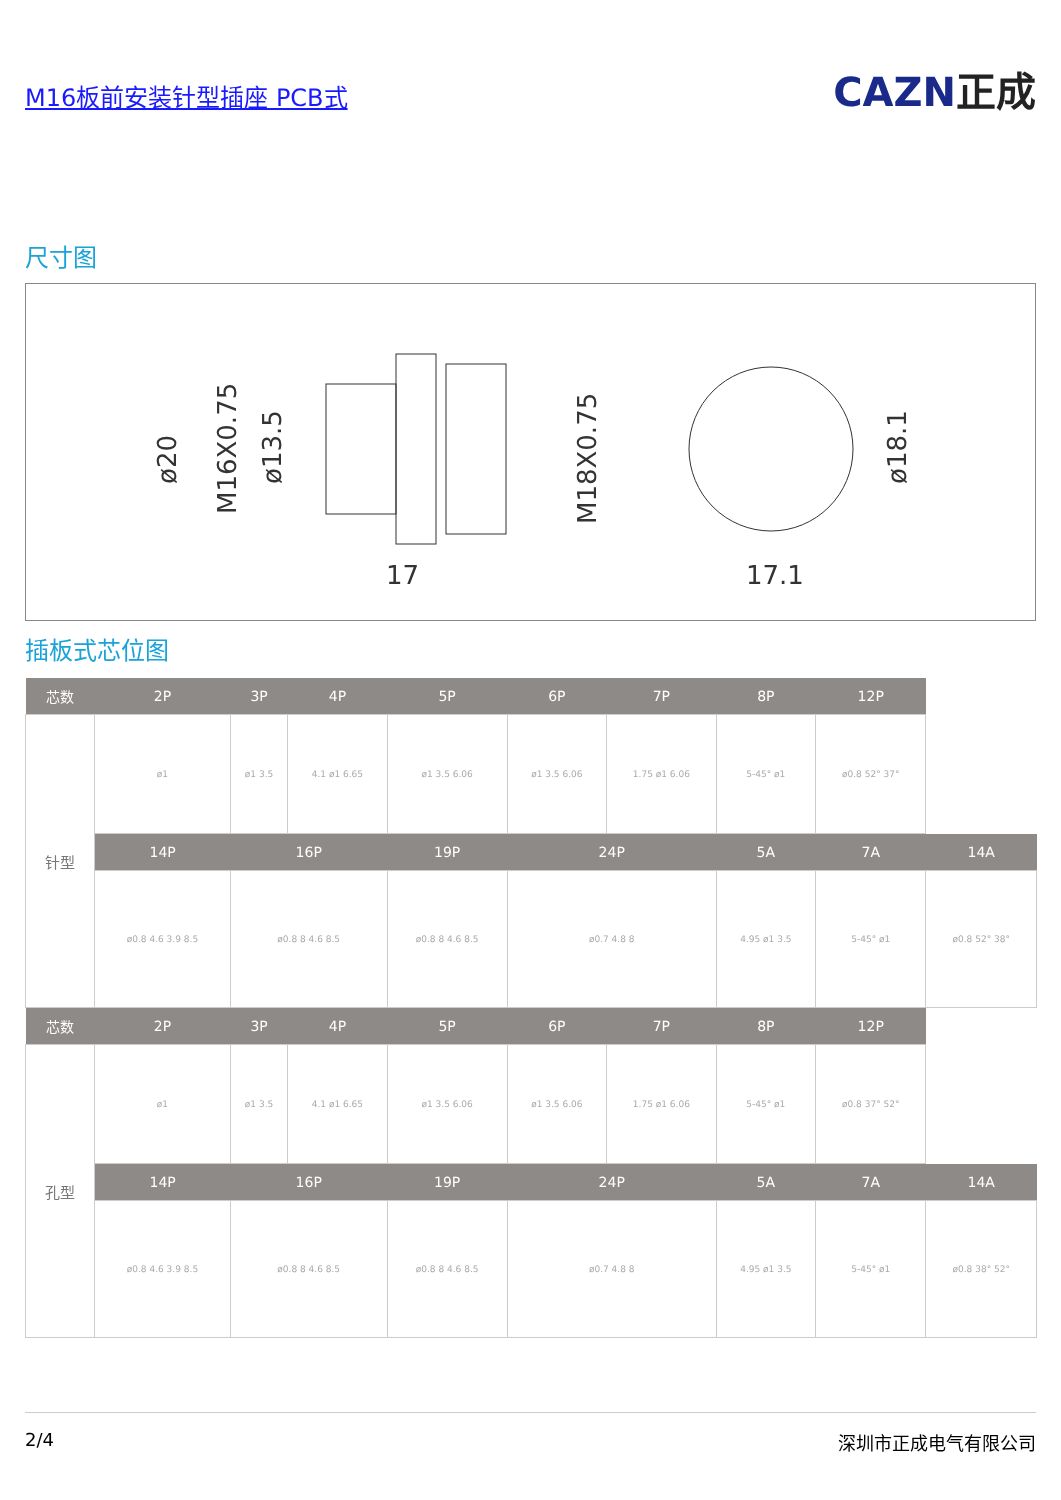M16板前安装针型插座 PCB式
CAZN正成
尺寸图
17
17.1
ø20
M16X0.75
ø13.5
M18X0.75
ø18.1
插板式芯位图
| 芯数 | 2P | 3P | 4P | 5P | 6P | 7P | 8P | 12P | |
| --- | --- | --- | --- | --- | --- | --- | --- | --- | --- |
| 针型 | ø1 | ø1 3.5 | 4.1 ø1 6.65 | ø1 3.5 6.06 | ø1 3.5 6.06 | 1.75 ø1 6.06 | 5-45° ø1 | ø0.8 52° 37° | |
| | 14P | 16P | | 19P | 24P | | 5A | 7A | 14A |
| | ø0.8 4.6 3.9 8.5 | ø0.8 8 4.6 8.5 | | ø0.8 8 4.6 8.5 | ø0.7 4.8 8 | | 4.95 ø1 3.5 | 5-45° ø1 | ø0.8 52° 38° |
| 芯数 | 2P | 3P | 4P | 5P | 6P | 7P | 8P | 12P | |
| --- | --- | --- | --- | --- | --- | --- | --- | --- | --- |
| 孔型 | ø1 | ø1 3.5 | 4.1 ø1 6.65 | ø1 3.5 6.06 | ø1 3.5 6.06 | 1.75 ø1 6.06 | 5-45° ø1 | ø0.8 37° 52° | |
| | 14P | 16P | | 19P | 24P | | 5A | 7A | 14A |
| | ø0.8 4.6 3.9 8.5 | ø0.8 8 4.6 8.5 | | ø0.8 8 4.6 8.5 | ø0.7 4.8 8 | | 4.95 ø1 3.5 | 5-45° ø1 | ø0.8 38° 52° |
2/4 深圳市正成电气有限公司